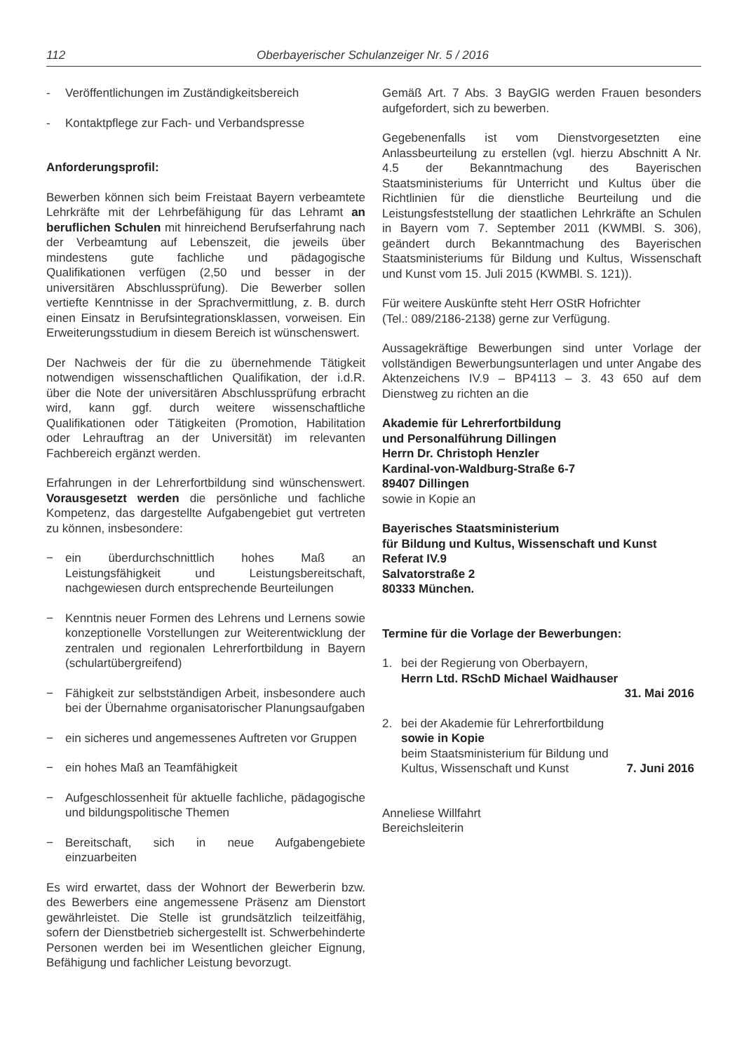112 Oberbayerischer Schulanzeiger Nr. 5 / 2016
- Veröffentlichungen im Zuständigkeitsbereich
- Kontaktpflege zur Fach- und Verbandspresse
Anforderungsprofil:
Bewerben können sich beim Freistaat Bayern verbeamtete Lehrkräfte mit der Lehrbefähigung für das Lehramt an beruflichen Schulen mit hinreichend Berufserfahrung nach der Verbeamtung auf Lebenszeit, die jeweils über mindestens gute fachliche und pädagogische Qualifikationen verfügen (2,50 und besser in der universitären Abschlussprüfung). Die Bewerber sollen vertiefte Kenntnisse in der Sprachvermittlung, z. B. durch einen Einsatz in Berufsintegrationsklassen, vorweisen. Ein Erweiterungsstudium in diesem Bereich ist wünschenswert.
Der Nachweis der für die zu übernehmende Tätigkeit notwendigen wissenschaftlichen Qualifikation, der i.d.R. über die Note der universitären Abschlussprüfung erbracht wird, kann ggf. durch weitere wissenschaftliche Qualifikationen oder Tätigkeiten (Promotion, Habilitation oder Lehrauftrag an der Universität) im relevanten Fachbereich ergänzt werden.
Erfahrungen in der Lehrerfortbildung sind wünschenswert. Vorausgesetzt werden die persönliche und fachliche Kompetenz, das dargestellte Aufgabengebiet gut vertreten zu können, insbesondere:
− ein überdurchschnittlich hohes Maß an Leistungsfähigkeit und Leistungsbereitschaft, nachgewiesen durch entsprechende Beurteilungen
− Kenntnis neuer Formen des Lehrens und Lernens sowie konzeptionelle Vorstellungen zur Weiterentwicklung der zentralen und regionalen Lehrerfortbildung in Bayern (schulartübergreifend)
− Fähigkeit zur selbstständigen Arbeit, insbesondere auch bei der Übernahme organisatorischer Planungsaufgaben
− ein sicheres und angemessenes Auftreten vor Gruppen
− ein hohes Maß an Teamfähigkeit
− Aufgeschlossenheit für aktuelle fachliche, pädagogische und bildungspolitische Themen
− Bereitschaft, sich in neue Aufgabengebiete einzuarbeiten
Es wird erwartet, dass der Wohnort der Bewerberin bzw. des Bewerbers eine angemessene Präsenz am Dienstort gewährleistet. Die Stelle ist grundsätzlich teilzeitfähig, sofern der Dienstbetrieb sichergestellt ist. Schwerbehinderte Personen werden bei im Wesentlichen gleicher Eignung, Befähigung und fachlicher Leistung bevorzugt.
Gemäß Art. 7 Abs. 3 BayGlG werden Frauen besonders aufgefordert, sich zu bewerben.
Gegebenenfalls ist vom Dienstvorgesetzten eine Anlassbeurteilung zu erstellen (vgl. hierzu Abschnitt A Nr. 4.5 der Bekanntmachung des Bayerischen Staatsministeriums für Unterricht und Kultus über die Richtlinien für die dienstliche Beurteilung und die Leistungsfeststellung der staatlichen Lehrkräfte an Schulen in Bayern vom 7. September 2011 (KWMBl. S. 306), geändert durch Bekanntmachung des Bayerischen Staatsministeriums für Bildung und Kultus, Wissenschaft und Kunst vom 15. Juli 2015 (KWMBl. S. 121)).
Für weitere Auskünfte steht Herr OStR Hofrichter
(Tel.: 089/2186-2138) gerne zur Verfügung.
Aussagekräftige Bewerbungen sind unter Vorlage der vollständigen Bewerbungsunterlagen und unter Angabe des Aktenzeichens IV.9 – BP4113 – 3. 43 650 auf dem Dienstweg zu richten an die
Akademie für Lehrerfortbildung
und Personalführung Dillingen
Herrn Dr. Christoph Henzler
Kardinal-von-Waldburg-Straße 6-7
89407 Dillingen
sowie in Kopie an
Bayerisches Staatsministerium
für Bildung und Kultus, Wissenschaft und Kunst
Referat IV.9
Salvatorstraße 2
80333 München.
Termine für die Vorlage der Bewerbungen:
1. bei der Regierung von Oberbayern,
Herrn Ltd. RSchD Michael Waidhauser
31. Mai 2016
2. bei der Akademie für Lehrerfortbildung
sowie in Kopie
beim Staatsministerium für Bildung und
Kultus, Wissenschaft und Kunst 7. Juni 2016
Anneliese Willfahrt
Bereichsleiterin